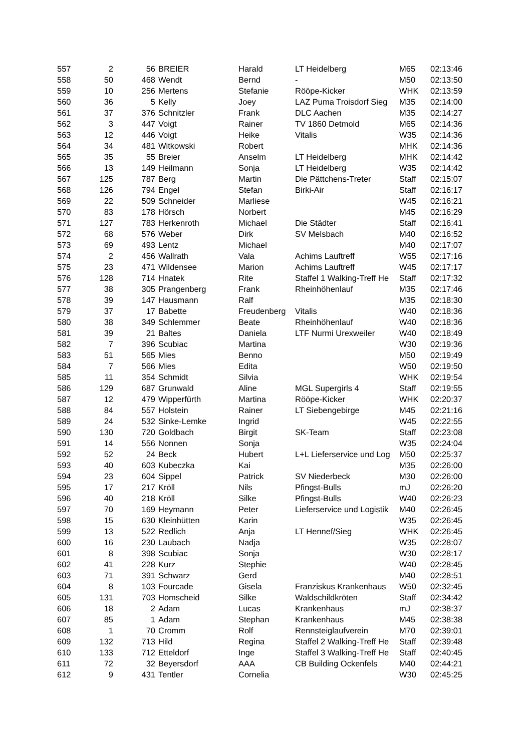| 557 | 2 | 56 | BREIER | Harald | LT Heidelberg | M65 | 02:13:46 |
| 558 | 50 | 468 | Wendt | Bernd | - | M50 | 02:13:50 |
| 559 | 10 | 256 | Mertens | Stefanie | Rööpe-Kicker | WHK | 02:13:59 |
| 560 | 36 | 5 | Kelly | Joey | LAZ Puma Troisdorf Sieg | M35 | 02:14:00 |
| 561 | 37 | 376 | Schnitzler | Frank | DLC Aachen | M35 | 02:14:27 |
| 562 | 3 | 447 | Voigt | Rainer | TV 1860 Detmold | M65 | 02:14:36 |
| 563 | 12 | 446 | Voigt | Heike | Vitalis | W35 | 02:14:36 |
| 564 | 34 | 481 | Witkowski | Robert | | MHK | 02:14:36 |
| 565 | 35 | 55 | Breier | Anselm | LT Heidelberg | MHK | 02:14:42 |
| 566 | 13 | 149 | Heilmann | Sonja | LT Heidelberg | W35 | 02:14:42 |
| 567 | 125 | 787 | Berg | Martin | Die Pättchens-Treter | Staff | 02:15:07 |
| 568 | 126 | 794 | Engel | Stefan | Birki-Air | Staff | 02:16:17 |
| 569 | 22 | 509 | Schneider | Marliese | | W45 | 02:16:21 |
| 570 | 83 | 178 | Hörsch | Norbert | | M45 | 02:16:29 |
| 571 | 127 | 783 | Herkenroth | Michael | Die Städter | Staff | 02:16:41 |
| 572 | 68 | 576 | Weber | Dirk | SV Melsbach | M40 | 02:16:52 |
| 573 | 69 | 493 | Lentz | Michael | | M40 | 02:17:07 |
| 574 | 2 | 456 | Wallrath | Vala | Achims Lauftreff | W55 | 02:17:16 |
| 575 | 23 | 471 | Wildensee | Marion | Achims Lauftreff | W45 | 02:17:17 |
| 576 | 128 | 714 | Hnatek | Rite | Staffel 1 Walking-Treff He | Staff | 02:17:32 |
| 577 | 38 | 305 | Prangenberg | Frank | Rheinhöhenlauf | M35 | 02:17:46 |
| 578 | 39 | 147 | Hausmann | Ralf | | M35 | 02:18:30 |
| 579 | 37 | 17 | Babette | Freudenberg | Vitalis | W40 | 02:18:36 |
| 580 | 38 | 349 | Schlemmer | Beate | Rheinhöhenlauf | W40 | 02:18:36 |
| 581 | 39 | 21 | Baltes | Daniela | LTF Nurmi Urexweiler | W40 | 02:18:49 |
| 582 | 7 | 396 | Scubiac | Martina | | W30 | 02:19:36 |
| 583 | 51 | 565 | Mies | Benno | | M50 | 02:19:49 |
| 584 | 7 | 566 | Mies | Edita | | W50 | 02:19:50 |
| 585 | 11 | 354 | Schmidt | Silvia | | WHK | 02:19:54 |
| 586 | 129 | 687 | Grunwald | Aline | MGL Supergirls 4 | Staff | 02:19:55 |
| 587 | 12 | 479 | Wipperfürth | Martina | Rööpe-Kicker | WHK | 02:20:37 |
| 588 | 84 | 557 | Holstein | Rainer | LT Siebengebirge | M45 | 02:21:16 |
| 589 | 24 | 532 | Sinke-Lemke | Ingrid | | W45 | 02:22:55 |
| 590 | 130 | 720 | Goldbach | Birgit | SK-Team | Staff | 02:23:08 |
| 591 | 14 | 556 | Nonnen | Sonja | | W35 | 02:24:04 |
| 592 | 52 | 24 | Beck | Hubert | L+L Lieferservice und Log | M50 | 02:25:37 |
| 593 | 40 | 603 | Kubeczka | Kai | | M35 | 02:26:00 |
| 594 | 23 | 604 | Sippel | Patrick | SV Niederbeck | M30 | 02:26:00 |
| 595 | 17 | 217 | Kröll | Nils | Pfingst-Bulls | mJ | 02:26:20 |
| 596 | 40 | 218 | Kröll | Silke | Pfingst-Bulls | W40 | 02:26:23 |
| 597 | 70 | 169 | Heymann | Peter | Lieferservice und Logistik | M40 | 02:26:45 |
| 598 | 15 | 630 | Kleinhütten | Karin | | W35 | 02:26:45 |
| 599 | 13 | 522 | Redlich | Anja | LT Hennef/Sieg | WHK | 02:26:45 |
| 600 | 16 | 230 | Laubach | Nadja | | W35 | 02:28:07 |
| 601 | 8 | 398 | Scubiac | Sonja | | W30 | 02:28:17 |
| 602 | 41 | 228 | Kurz | Stephie | | W40 | 02:28:45 |
| 603 | 71 | 391 | Schwarz | Gerd | | M40 | 02:28:51 |
| 604 | 8 | 103 | Fourcade | Gisela | Franziskus Krankenhaus | W50 | 02:32:45 |
| 605 | 131 | 703 | Homscheid | Silke | Waldschildkröten | Staff | 02:34:42 |
| 606 | 18 | 2 | Adam | Lucas | Krankenhaus | mJ | 02:38:37 |
| 607 | 85 | 1 | Adam | Stephan | Krankenhaus | M45 | 02:38:38 |
| 608 | 1 | 70 | Cromm | Rolf | Rennsteiglaufverein | M70 | 02:39:01 |
| 609 | 132 | 713 | Hild | Regina | Staffel 2 Walking-Treff He | Staff | 02:39:48 |
| 610 | 133 | 712 | Etteldorf | Inge | Staffel 3 Walking-Treff He | Staff | 02:40:45 |
| 611 | 72 | 32 | Beyersdorf | AAA | CB Building Ockenfels | M40 | 02:44:21 |
| 612 | 9 | 431 | Tentler | Cornelia | | W30 | 02:45:25 |